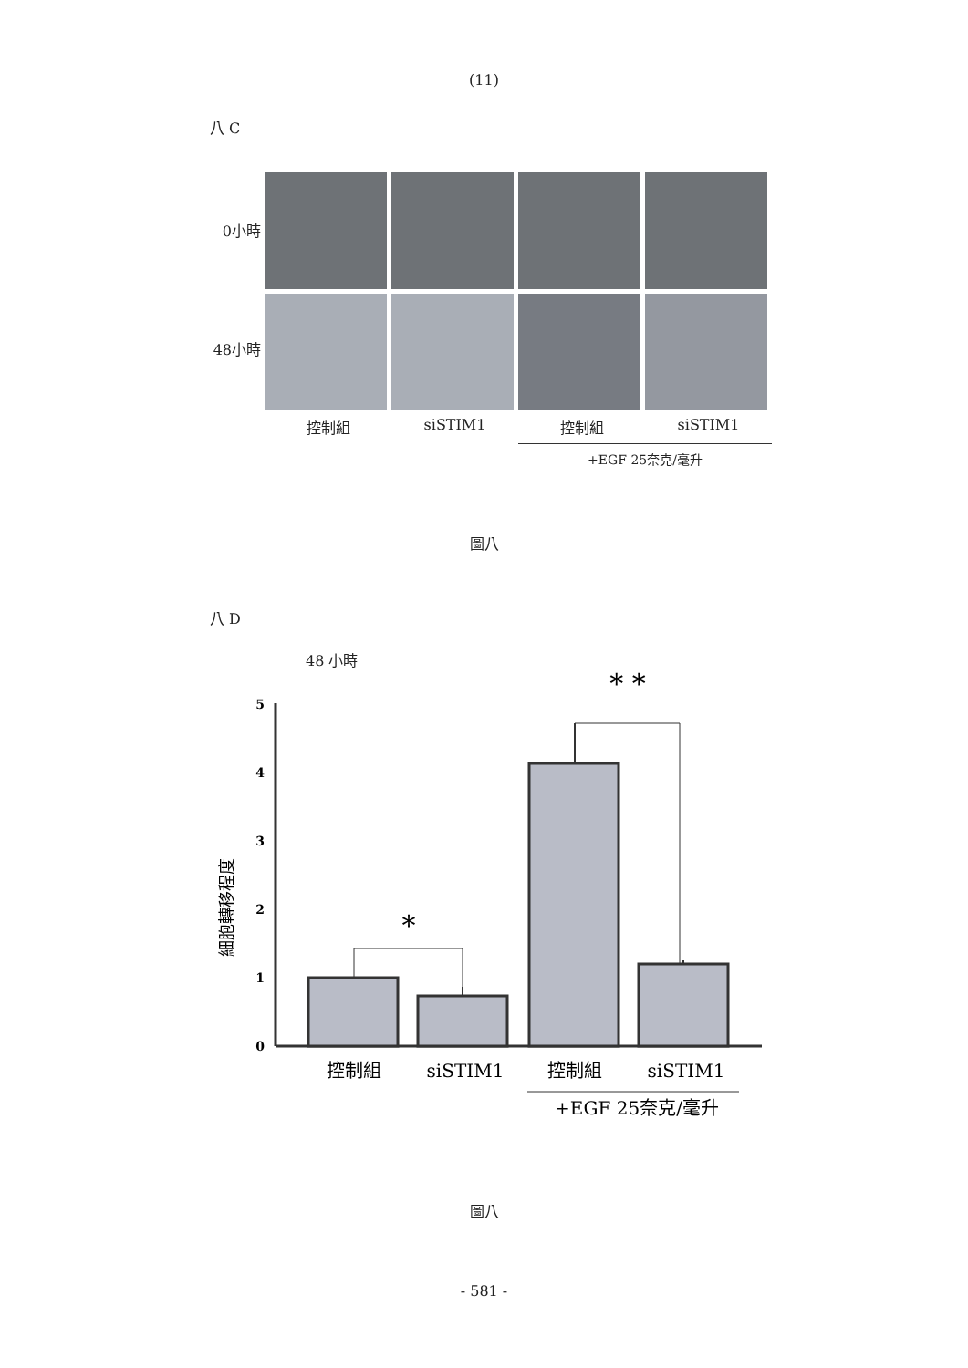(11)
八 C
0小時
48小時
控制組 siSTIM1 控制組 siSTIM1
+EGF 25奈克/毫升
圖八
八 D
48 小時
細胞轉移程度
0
1
2
3
4
5
*
* *
控制組
siSTIM1
控制組
siSTIM1
+EGF 25奈克/毫升
圖八
- 581 -